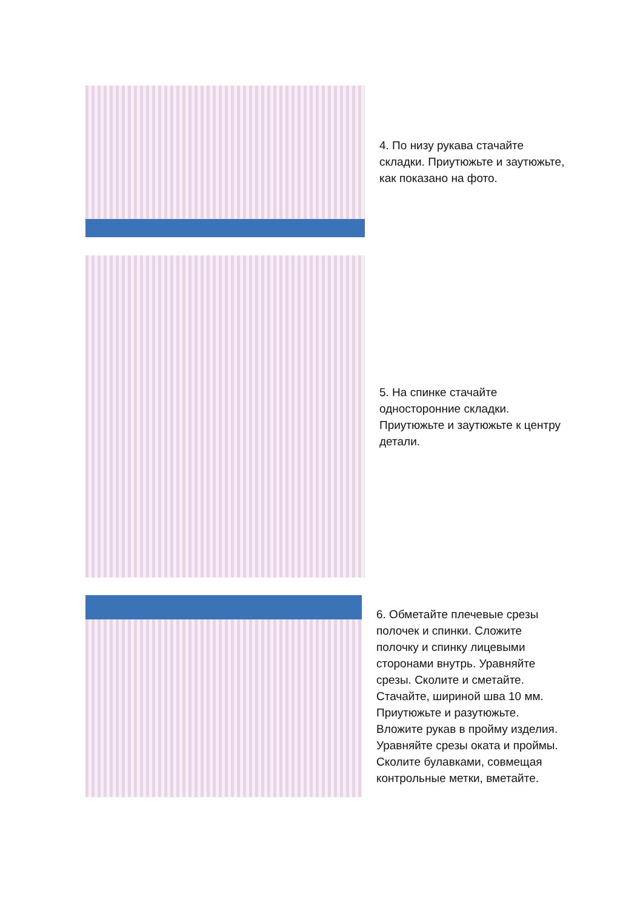4. По низу рукава стачайте складки. Приутюжьте и заутюжьте, как показано на фото.
5. На спинке стачайте односторонние складки. Приутюжьте и заутюжьте к центру детали.
6. Обметайте плечевые срезы полочек и спинки. Сложите полочку и спинку лицевыми сторонами внутрь. Уравняйте срезы. Сколите и сметайте. Стачайте, шириной шва 10 мм. Приутюжьте и разутюжьте. Вложите рукав в пройму изделия. Уравняйте срезы оката и проймы. Сколите булавками, совмещая контрольные метки, вметайте.